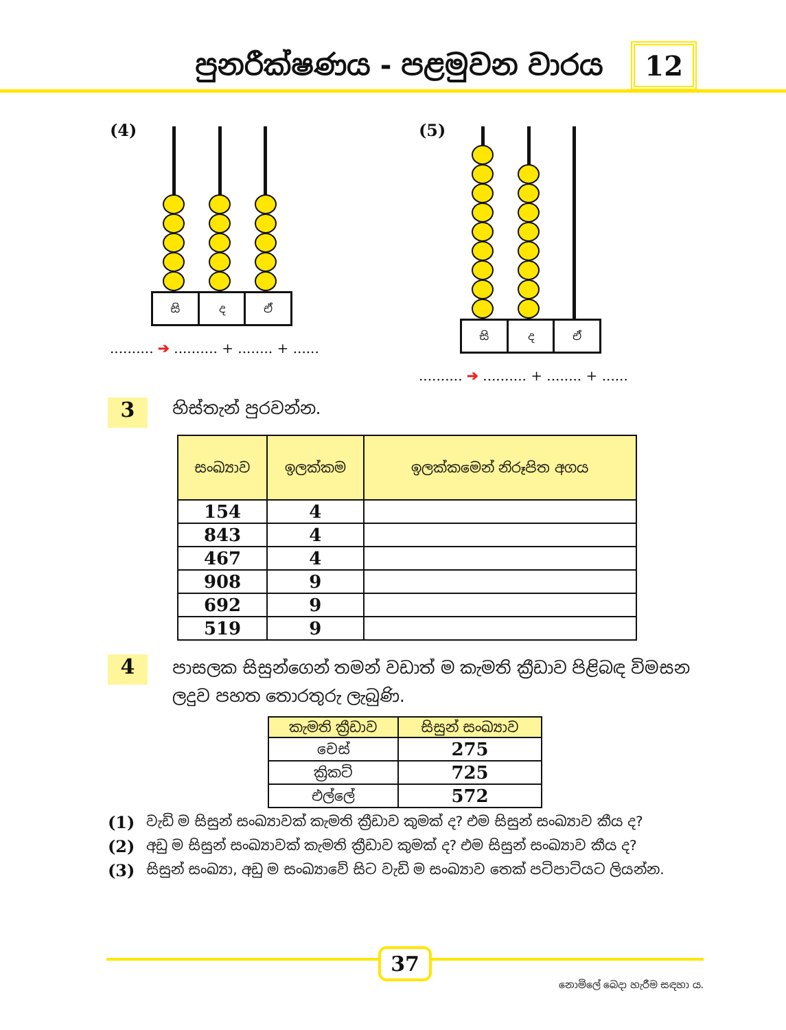පුනරීක්ෂණය - පළමුවන වාරය
12
(4)
සි ද ඒ
.......... ➔ .......... + ........ + ......
(5)
සි ද ඒ
.......... ➔ .......... + ........ + ......
3
හිස්තැන් පුරවන්න.
| සංඛ්‍යාව | ඉලක්කම | ඉලක්කමෙන් නිරූපිත අගය |
| --- | --- | --- |
| 154 | 4 | |
| 843 | 4 | |
| 467 | 4 | |
| 908 | 9 | |
| 692 | 9 | |
| 519 | 9 | |
4
පාසලක සිසුන්ගෙන් තමන් වඩාත් ම කැමති ක්‍රීඩාව පිළිබඳ විමසන ලදුව පහත තොරතුරු ලැබුණි.
| කැමති ක්‍රීඩාව | සිසුන් සංඛ්‍යාව |
| --- | --- |
| චෙස් | 275 |
| ක්‍රිකට් | 725 |
| එල්ලේ | 572 |
(1) වැඩි ම සිසුන් සංඛ්‍යාවක් කැමති ක්‍රීඩාව කුමක් ද? එම සිසුන් සංඛ්‍යාව කීය ද?
(2) අඩු ම සිසුන් සංඛ්‍යාවක් කැමති ක්‍රීඩාව කුමක් ද? එම සිසුන් සංඛ්‍යාව කීය ද?
(3) සිසුන් සංඛ්‍යා, අඩු ම සංඛ්‍යාවේ සිට වැඩි ම සංඛ්‍යාව තෙක් පටිපාටියට ලියන්න.
37
නොමිලේ බෙදා හැරීම සඳහා ය.